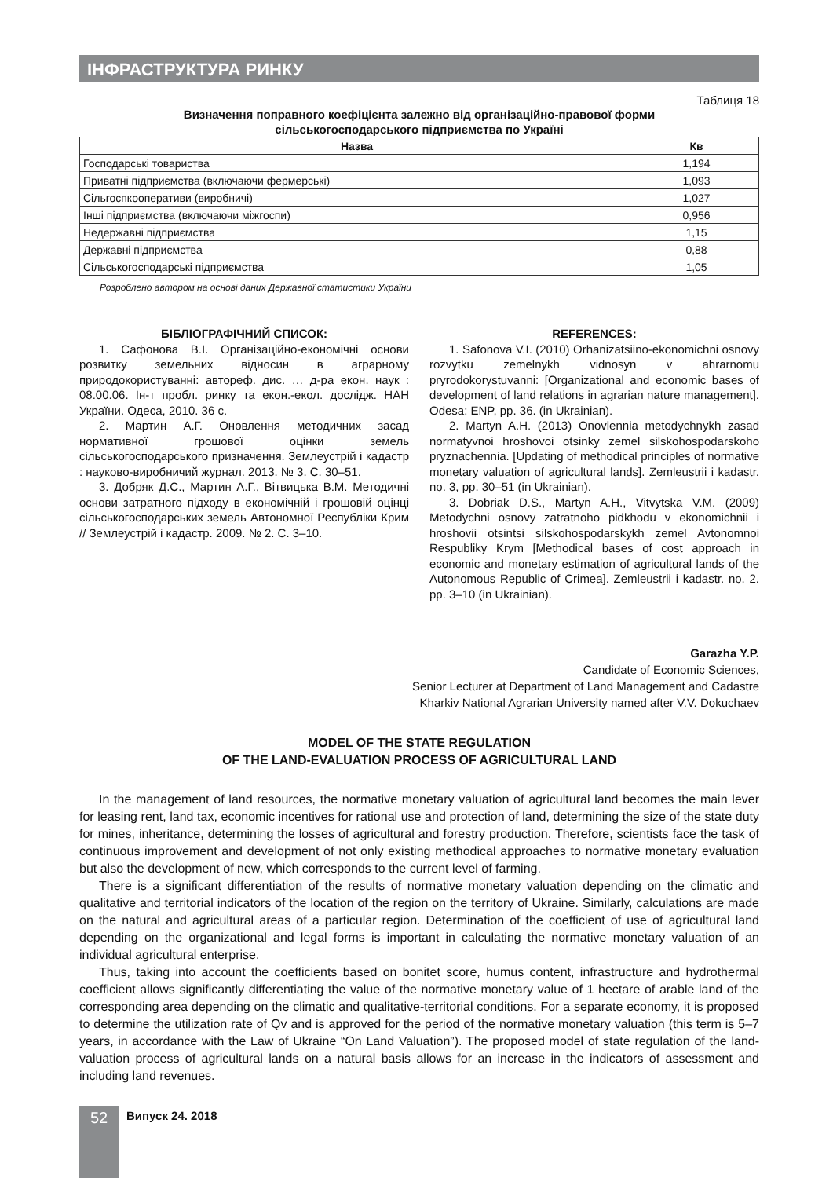ІНФРАСТРУКТУРА РИНКУ
Таблиця 18
Визначення поправного коефіцієнта залежно від організаційно-правової форми
сільськогосподарського підприємства по Україні
| Назва | Кв |
| --- | --- |
| Господарські товариства | 1,194 |
| Приватні підприємства (включаючи фермерські) | 1,093 |
| Сільгоспкооперативи (виробничі) | 1,027 |
| Інші підприємства (включаючи міжгоспи) | 0,956 |
| Недержавні підприємства | 1,15 |
| Державні підприємства | 0,88 |
| Сільськогосподарські підприємства | 1,05 |
Розроблено автором на основі даних Державної статистики України
БІБЛІОГРАФІЧНИЙ СПИСОК:
1. Сафонова В.І. Організаційно-економічні основи розвитку земельних відносин в аграрному природокористуванні: автореф. дис. … д-ра екон. наук : 08.00.06. Ін-т пробл. ринку та екон.-екол. дослідж. НАН України. Одеса, 2010. 36 с.
2. Мартин А.Г. Оновлення методичних засад нормативної грошової оцінки земель сільськогосподарського призначення. Землеустрій і кадастр : науково-виробничий журнал. 2013. № 3. С. 30–51.
3. Добряк Д.С., Мартин А.Г., Вітвицька В.М. Методичні основи затратного підходу в економічній і грошовій оцінці сільськогосподарських земель Автономної Республіки Крим // Землеустрій і кадастр. 2009. № 2. С. 3–10.
REFERENCES:
1. Safonova V.I. (2010) Orhanizatsiino-ekonomichni osnovy rozvytku zemelnykh vidnosyn v ahrarnomu pryrodokorystuvanni: [Organizational and economic bases of development of land relations in agrarian nature management]. Odesa: ENP, pp. 36. (in Ukrainian).
2. Martyn A.H. (2013) Onovlennia metodychnykh zasad normatyvnoi hroshovoi otsinky zemel silskohospodarskoho pryznachennia. [Updating of methodical principles of normative monetary valuation of agricultural lands]. Zemleustrii i kadastr. no. 3, pp. 30–51 (in Ukrainian).
3. Dobriak D.S., Martyn A.H., Vitvytska V.M. (2009) Metodychni osnovy zatratnoho pidkhodu v ekonomichnii i hroshovii otsintsi silskohospodarskykh zemel Avtonomnoi Respubliky Krym [Methodical bases of cost approach in economic and monetary estimation of agricultural lands of the Autonomous Republic of Crimea]. Zemleustrii i kadastr. no. 2. pp. 3–10 (in Ukrainian).
Garazha Y.P.
Candidate of Economic Sciences,
Senior Lecturer at Department of Land Management and Cadastre
Kharkiv National Agrarian University named after V.V. Dokuchaev
MODEL OF THE STATE REGULATION
OF THE LAND-EVALUATION PROCESS OF AGRICULTURAL LAND
In the management of land resources, the normative monetary valuation of agricultural land becomes the main lever for leasing rent, land tax, economic incentives for rational use and protection of land, determining the size of the state duty for mines, inheritance, determining the losses of agricultural and forestry production. Therefore, scientists face the task of continuous improvement and development of not only existing methodical approaches to normative monetary evaluation but also the development of new, which corresponds to the current level of farming.
There is a significant differentiation of the results of normative monetary valuation depending on the climatic and qualitative and territorial indicators of the location of the region on the territory of Ukraine. Similarly, calculations are made on the natural and agricultural areas of a particular region. Determination of the coefficient of use of agricultural land depending on the organizational and legal forms is important in calculating the normative monetary valuation of an individual agricultural enterprise.
Thus, taking into account the coefficients based on bonitet score, humus content, infrastructure and hydrothermal coefficient allows significantly differentiating the value of the normative monetary value of 1 hectare of arable land of the corresponding area depending on the climatic and qualitative-territorial conditions. For a separate economy, it is proposed to determine the utilization rate of Qv and is approved for the period of the normative monetary valuation (this term is 5–7 years, in accordance with the Law of Ukraine “On Land Valuation”). The proposed model of state regulation of the land-valuation process of agricultural lands on a natural basis allows for an increase in the indicators of assessment and including land revenues.
52
Випуск 24. 2018